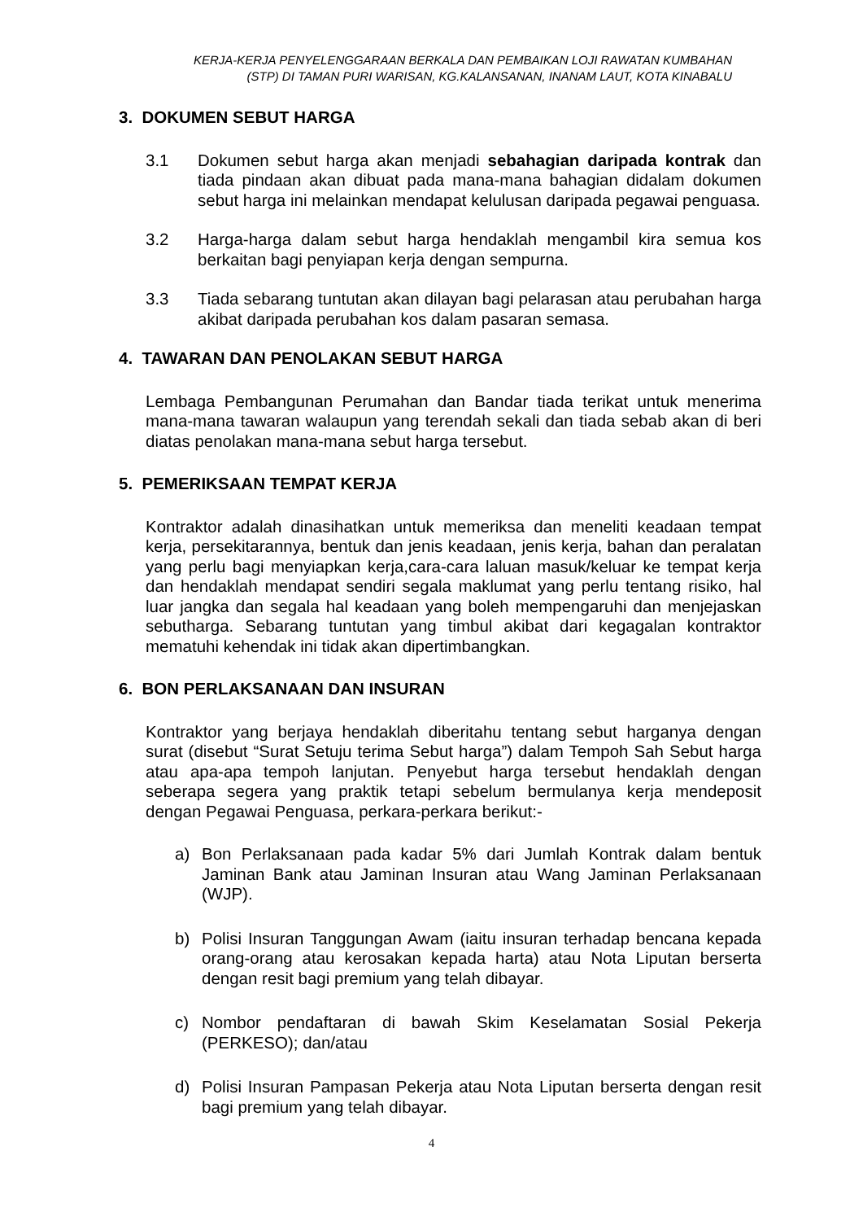KERJA-KERJA PENYELENGGARAAN BERKALA DAN PEMBAIKAN LOJI RAWATAN KUMBAHAN
(STP) DI TAMAN PURI WARISAN, KG.KALANSANAN, INANAM LAUT, KOTA KINABALU
3. DOKUMEN SEBUT HARGA
3.1 Dokumen sebut harga akan menjadi sebahagian daripada kontrak dan tiada pindaan akan dibuat pada mana-mana bahagian didalam dokumen sebut harga ini melainkan mendapat kelulusan daripada pegawai penguasa.
3.2 Harga-harga dalam sebut harga hendaklah mengambil kira semua kos berkaitan bagi penyiapan kerja dengan sempurna.
3.3 Tiada sebarang tuntutan akan dilayan bagi pelarasan atau perubahan harga akibat daripada perubahan kos dalam pasaran semasa.
4. TAWARAN DAN PENOLAKAN SEBUT HARGA
Lembaga Pembangunan Perumahan dan Bandar tiada terikat untuk menerima mana-mana tawaran walaupun yang terendah sekali dan tiada sebab akan di beri diatas penolakan mana-mana sebut harga tersebut.
5. PEMERIKSAAN TEMPAT KERJA
Kontraktor adalah dinasihatkan untuk memeriksa dan meneliti keadaan tempat kerja, persekitarannya, bentuk dan jenis keadaan, jenis kerja, bahan dan peralatan yang perlu bagi menyiapkan kerja,cara-cara laluan masuk/keluar ke tempat kerja dan hendaklah mendapat sendiri segala maklumat yang perlu tentang risiko, hal luar jangka dan segala hal keadaan yang boleh mempengaruhi dan menjejaskan sebutharga. Sebarang tuntutan yang timbul akibat dari kegagalan kontraktor mematuhi kehendak ini tidak akan dipertimbangkan.
6. BON PERLAKSANAAN DAN INSURAN
Kontraktor yang berjaya hendaklah diberitahu tentang sebut harganya dengan surat (disebut “Surat Setuju terima Sebut harga”) dalam Tempoh Sah Sebut harga atau apa-apa tempoh lanjutan. Penyebut harga tersebut hendaklah dengan seberapa segera yang praktik tetapi sebelum bermulanya kerja mendeposit dengan Pegawai Penguasa, perkara-perkara berikut:-
a) Bon Perlaksanaan pada kadar 5% dari Jumlah Kontrak dalam bentuk Jaminan Bank atau Jaminan Insuran atau Wang Jaminan Perlaksanaan (WJP).
b) Polisi Insuran Tanggungan Awam (iaitu insuran terhadap bencana kepada orang-orang atau kerosakan kepada harta) atau Nota Liputan berserta dengan resit bagi premium yang telah dibayar.
c) Nombor pendaftaran di bawah Skim Keselamatan Sosial Pekerja (PERKESO); dan/atau
d) Polisi Insuran Pampasan Pekerja atau Nota Liputan berserta dengan resit bagi premium yang telah dibayar.
4